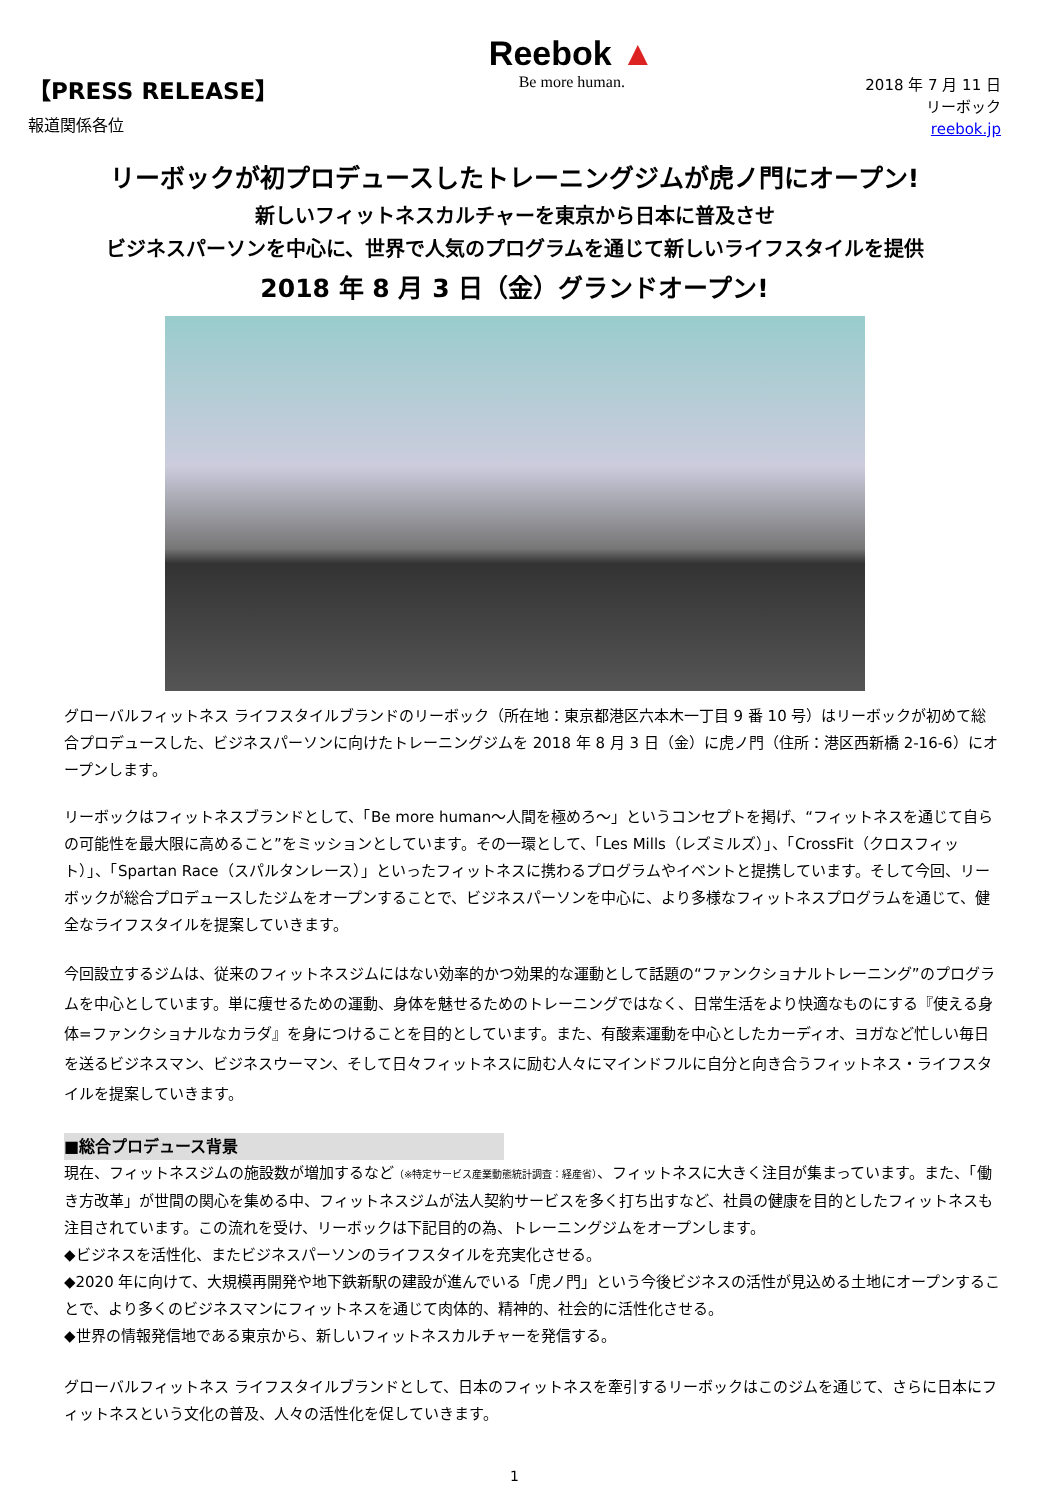【PRESS RELEASE】
報道関係各位
Reebok ▲
Be more human.
2018 年 7 月 11 日
リーボック
reebok.jp
リーボックが初プロデュースしたトレーニングジムが虎ノ門にオープン!
新しいフィットネスカルチャーを東京から日本に普及させ
ビジネスパーソンを中心に、世界で人気のプログラムを通じて新しいライフスタイルを提供
2018 年 8 月 3 日（金）グランドオープン!
グローバルフィットネス ライフスタイルブランドのリーボック（所在地：東京都港区六本木一丁目 9 番 10 号）はリーボックが初めて総合プロデュースした、ビジネスパーソンに向けたトレーニングジムを 2018 年 8 月 3 日（金）に虎ノ門（住所：港区西新橋 2-16-6）にオープンします。
リーボックはフィットネスブランドとして、「Be more human～人間を極めろ～」というコンセプトを掲げ、“フィットネスを通じて自らの可能性を最大限に高めること”をミッションとしています。その一環として、「Les Mills（レズミルズ）」、「CrossFit（クロスフィット）」、「Spartan Race（スパルタンレース）」といったフィットネスに携わるプログラムやイベントと提携しています。そして今回、リーボックが総合プロデュースしたジムをオープンすることで、ビジネスパーソンを中心に、より多様なフィットネスプログラムを通じて、健全なライフスタイルを提案していきます。
今回設立するジムは、従来のフィットネスジムにはない効率的かつ効果的な運動として話題の“ファンクショナルトレーニング”のプログラムを中心としています。単に痩せるための運動、身体を魅せるためのトレーニングではなく、日常生活をより快適なものにする『使える身体=ファンクショナルなカラダ』を身につけることを目的としています。また、有酸素運動を中心としたカーディオ、ヨガなど忙しい毎日を送るビジネスマン、ビジネスウーマン、そして日々フィットネスに励む人々にマインドフルに自分と向き合うフィットネス・ライフスタイルを提案していきます。
■総合プロデュース背景
現在、フィットネスジムの施設数が増加するなど（※特定サービス産業動態統計調査：経産省）、フィットネスに大きく注目が集まっています。また、「働き方改革」が世間の関心を集める中、フィットネスジムが法人契約サービスを多く打ち出すなど、社員の健康を目的としたフィットネスも注目されています。この流れを受け、リーボックは下記目的の為、トレーニングジムをオープンします。
◆ビジネスを活性化、またビジネスパーソンのライフスタイルを充実化させる。
◆2020 年に向けて、大規模再開発や地下鉄新駅の建設が進んでいる「虎ノ門」という今後ビジネスの活性が見込める土地にオープンすることで、より多くのビジネスマンにフィットネスを通じて肉体的、精神的、社会的に活性化させる。
◆世界の情報発信地である東京から、新しいフィットネスカルチャーを発信する。
グローバルフィットネス ライフスタイルブランドとして、日本のフィットネスを牽引するリーボックはこのジムを通じて、さらに日本にフィットネスという文化の普及、人々の活性化を促していきます。
1